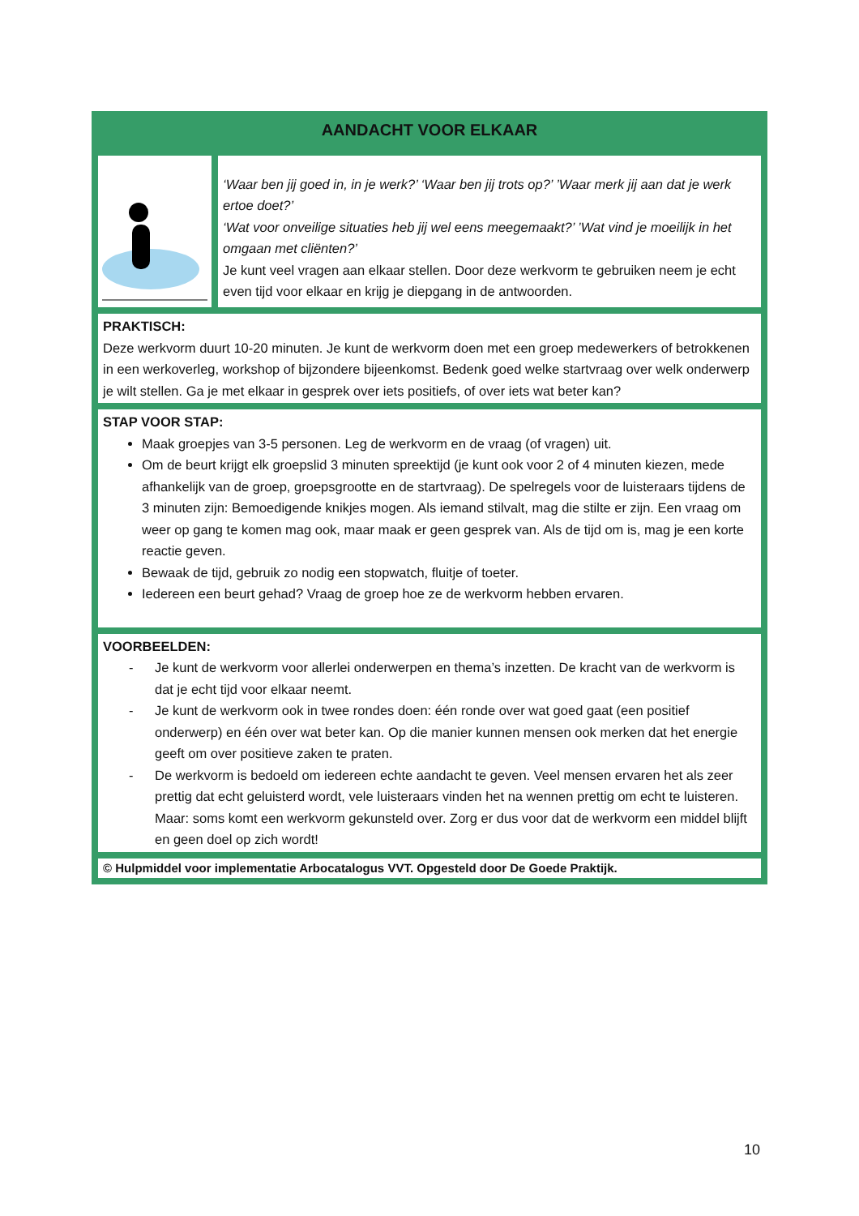| AANDACHT VOOR ELKAAR | |
| | ‘Waar ben jij goed in, in je werk?’ ‘Waar ben jij trots op?’ ’Waar merk jij aan dat je werk ertoe doet?’ ‘Wat voor onveilige situaties heb jij wel eens meegemaakt?’ ’Wat vind je moeilijk in het omgaan met cliënten?’ Je kunt veel vragen aan elkaar stellen. Door deze werkvorm te gebruiken neem je echt even tijd voor elkaar en krijg je diepgang in de antwoorden. |
| PRAKTISCH: Deze werkvorm duurt 10-20 minuten. Je kunt de werkvorm doen met een groep medewerkers of betrokkenen in een werkoverleg, workshop of bijzondere bijeenkomst. Bedenk goed welke startvraag over welk onderwerp je wilt stellen. Ga je met elkaar in gesprek over iets positiefs, of over iets wat beter kan? | |
| STAP VOOR STAP: Maak groepjes van 3-5 personen. Leg de werkvorm en de vraag (of vragen) uit. Om de beurt krijgt elk groepslid 3 minuten spreektijd (je kunt ook voor 2 of 4 minuten kiezen, mede afhankelijk van de groep, groepsgrootte en de startvraag). De spelregels voor de luisteraars tijdens de 3 minuten zijn: Bemoedigende knikjes mogen. Als iemand stilvalt, mag die stilte er zijn. Een vraag om weer op gang te komen mag ook, maar maak er geen gesprek van. Als de tijd om is, mag je een korte reactie geven. Bewaak de tijd, gebruik zo nodig een stopwatch, fluitje of toeter. Iedereen een beurt gehad? Vraag de groep hoe ze de werkvorm hebben ervaren. | |
| VOORBEELDEN: - Je kunt de werkvorm voor allerlei onderwerpen en thema’s inzetten. De kracht van de werkvorm is dat je echt tijd voor elkaar neemt. - Je kunt de werkvorm ook in twee rondes doen: één ronde over wat goed gaat (een positief onderwerp) en één over wat beter kan. Op die manier kunnen mensen ook merken dat het energie geeft om over positieve zaken te praten. - De werkvorm is bedoeld om iedereen echte aandacht te geven. Veel mensen ervaren het als zeer prettig dat echt geluisterd wordt, vele luisteraars vinden het na wennen prettig om echt te luisteren. Maar: soms komt een werkvorm gekunsteld over. Zorg er dus voor dat de werkvorm een middel blijft en geen doel op zich wordt! | |
| © Hulpmiddel voor implementatie Arbocatalogus VVT. Opgesteld door De Goede Praktijk. | |
10